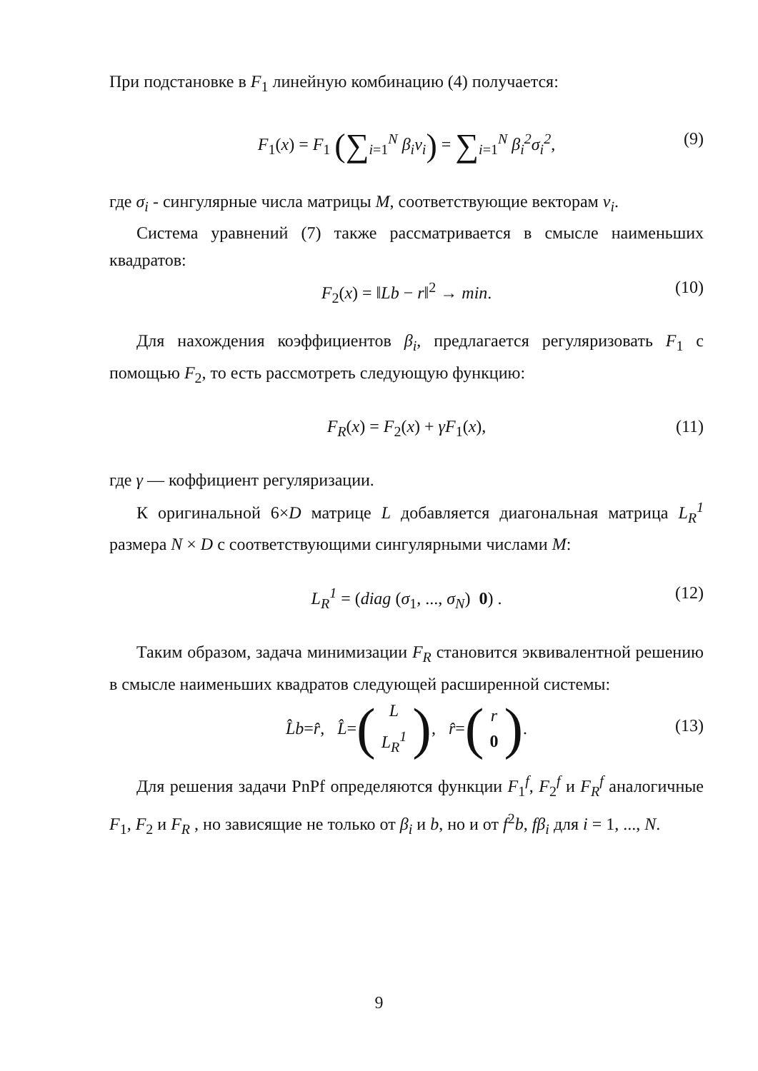При подстановке в F<sub>1</sub> линейную комбинацию (4) получается:
F<sub>1</sub>(x) = F<sub>1</sub> (∑<sub>i=1</sub><sup>N</sup> β<sub>i</sub>v<sub>i</sub>) = ∑<sub>i=1</sub><sup>N</sup> β<sub>i</sub><sup>2</sup>σ<sub>i</sub><sup>2</sup>, (9)
где σ<sub>i</sub> - сингулярные числа матрицы M, соответствующие векторам v<sub>i</sub>.
Система уравнений (7) также рассматривается в смысле наименьших квадратов:
F<sub>2</sub>(x) = ‖Lb − r‖<sup>2</sup> → min. (10)
Для нахождения коэффициентов β<sub>i</sub>, предлагается регуляризовать F<sub>1</sub> с помощью F<sub>2</sub>, то есть рассмотреть следующую функцию:
F<sub>R</sub>(x) = F<sub>2</sub>(x) + γF<sub>1</sub>(x), (11)
где γ — коффициент регуляризации.
К оригинальной 6×D матрице L добавляется диагональная матрица L<sub>R</sub><sup>1</sup> размера N × D с соответствующими сингулярными числами M:
L<sub>R</sub><sup>1</sup> = (diag (σ<sub>1</sub>, ..., σ<sub>N</sub>) 0) . (12)
Таким образом, задача минимизации F<sub>R</sub> становится эквивалентной решению в смысле наименьших квадратов следующей расширенной системы:
L̂b = r̂, L̂ = (L L<sub>R</sub><sup>1</sup>), r̂ = (r 0).
(13)
Для решения задачи PnPf определяются функции F<sub>1</sub><sup>f</sup>, F<sub>2</sub><sup>f</sup> и F<sub>R</sub><sup>f</sup> аналогичные F<sub>1</sub>, F<sub>2</sub> и F<sub>R</sub> , но зависящие не только от β<sub>i</sub> и b, но и от f<sup>2</sup>b, fβ<sub>i</sub> для i = 1, ..., N.
9